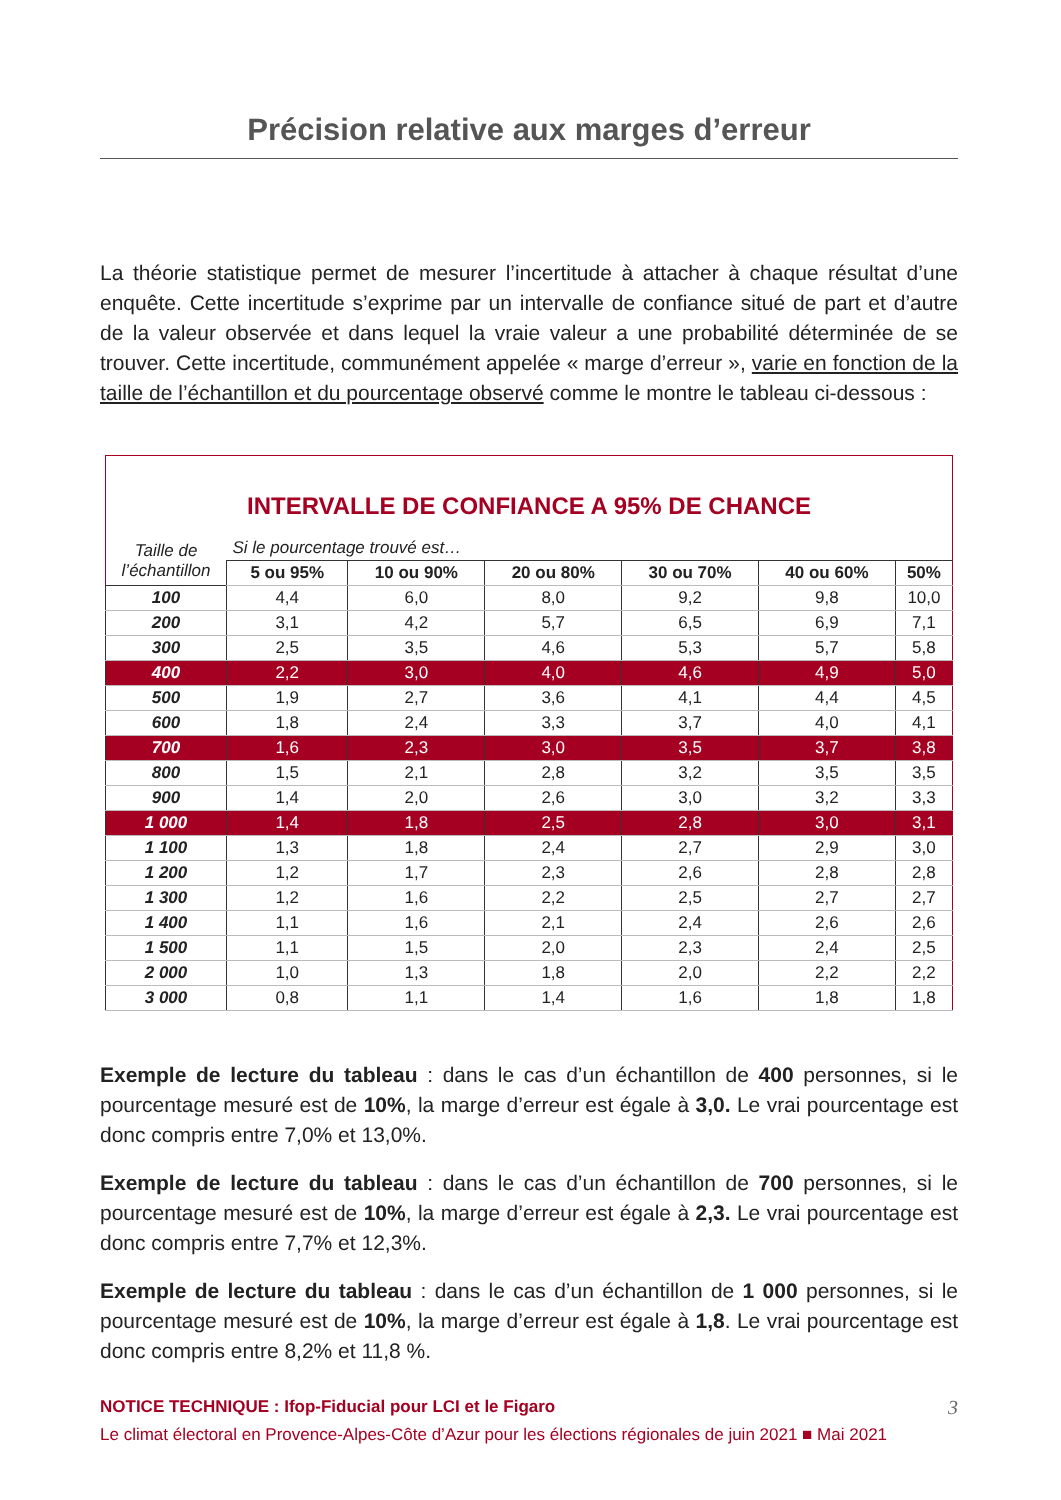Précision relative aux marges d’erreur
La théorie statistique permet de mesurer l’incertitude à attacher à chaque résultat d’une enquête. Cette incertitude s’exprime par un intervalle de confiance situé de part et d’autre de la valeur observée et dans lequel la vraie valeur a une probabilité déterminée de se trouver. Cette incertitude, communément appelée « marge d’erreur », varie en fonction de la taille de l’échantillon et du pourcentage observé comme le montre le tableau ci-dessous :
| INTERVALLE DE CONFIANCE A 95% DE CHANCE | | | | | | |
| Taille de l’échantillon | Si le pourcentage trouvé est… | | | | | |
| | 5 ou 95% | 10 ou 90% | 20 ou 80% | 30 ou 70% | 40 ou 60% | 50% |
| 100 | 4,4 | 6,0 | 8,0 | 9,2 | 9,8 | 10,0 |
| 200 | 3,1 | 4,2 | 5,7 | 6,5 | 6,9 | 7,1 |
| 300 | 2,5 | 3,5 | 4,6 | 5,3 | 5,7 | 5,8 |
| 400 | 2,2 | 3,0 | 4,0 | 4,6 | 4,9 | 5,0 |
| 500 | 1,9 | 2,7 | 3,6 | 4,1 | 4,4 | 4,5 |
| 600 | 1,8 | 2,4 | 3,3 | 3,7 | 4,0 | 4,1 |
| 700 | 1,6 | 2,3 | 3,0 | 3,5 | 3,7 | 3,8 |
| 800 | 1,5 | 2,1 | 2,8 | 3,2 | 3,5 | 3,5 |
| 900 | 1,4 | 2,0 | 2,6 | 3,0 | 3,2 | 3,3 |
| 1 000 | 1,4 | 1,8 | 2,5 | 2,8 | 3,0 | 3,1 |
| 1 100 | 1,3 | 1,8 | 2,4 | 2,7 | 2,9 | 3,0 |
| 1 200 | 1,2 | 1,7 | 2,3 | 2,6 | 2,8 | 2,8 |
| 1 300 | 1,2 | 1,6 | 2,2 | 2,5 | 2,7 | 2,7 |
| 1 400 | 1,1 | 1,6 | 2,1 | 2,4 | 2,6 | 2,6 |
| 1 500 | 1,1 | 1,5 | 2,0 | 2,3 | 2,4 | 2,5 |
| 2 000 | 1,0 | 1,3 | 1,8 | 2,0 | 2,2 | 2,2 |
| 3 000 | 0,8 | 1,1 | 1,4 | 1,6 | 1,8 | 1,8 |
Exemple de lecture du tableau : dans le cas d’un échantillon de 400 personnes, si le pourcentage mesuré est de 10%, la marge d’erreur est égale à 3,0. Le vrai pourcentage est donc compris entre 7,0% et 13,0%.
Exemple de lecture du tableau : dans le cas d’un échantillon de 700 personnes, si le pourcentage mesuré est de 10%, la marge d’erreur est égale à 2,3. Le vrai pourcentage est donc compris entre 7,7% et 12,3%.
Exemple de lecture du tableau : dans le cas d’un échantillon de 1 000 personnes, si le pourcentage mesuré est de 10%, la marge d’erreur est égale à 1,8. Le vrai pourcentage est donc compris entre 8,2% et 11,8 %.
NOTICE TECHNIQUE : Ifop-Fiducial pour LCI et le Figaro 3
Le climat électoral en Provence-Alpes-Côte d’Azur pour les élections régionales de juin 2021 ■ Mai 2021